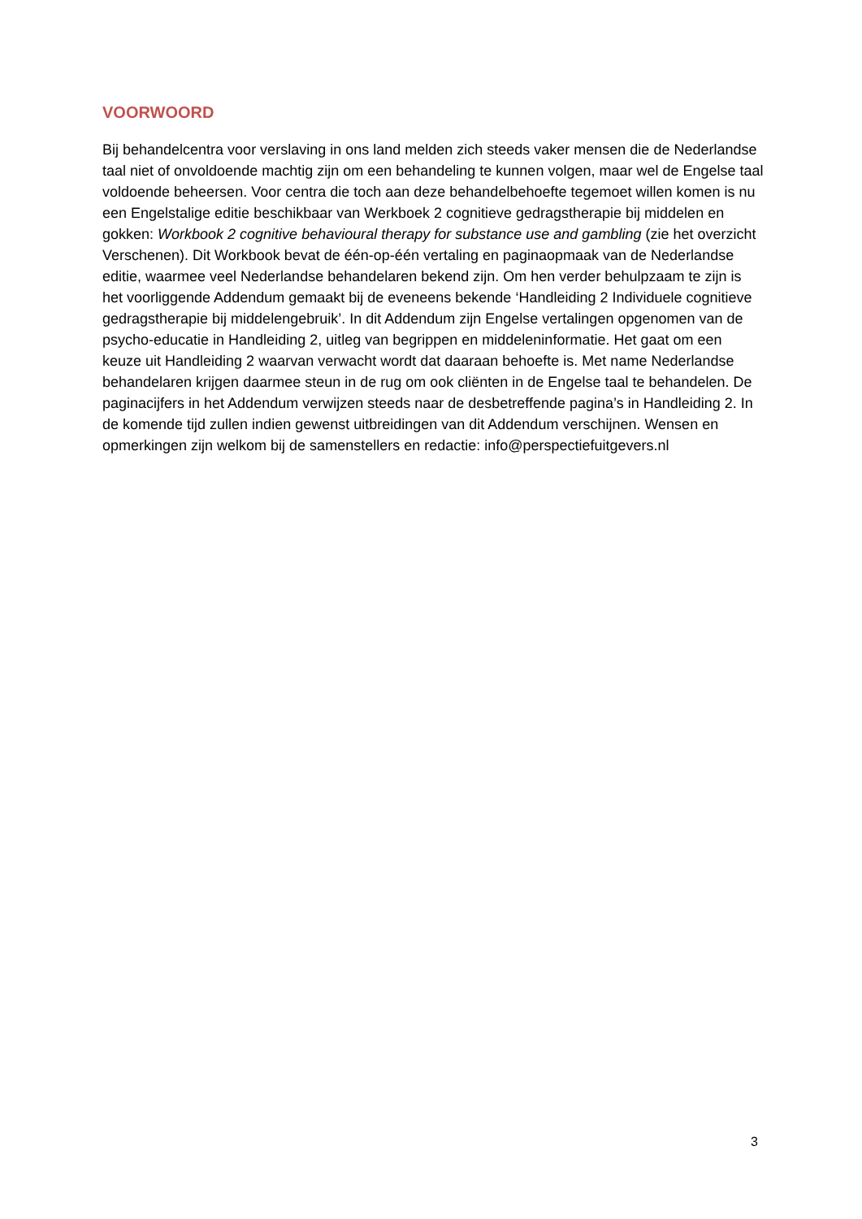VOORWOORD
Bij behandelcentra voor verslaving in ons land melden zich steeds vaker mensen die de Nederlandse taal niet of onvoldoende machtig zijn om een behandeling te kunnen volgen, maar wel de Engelse taal voldoende beheersen. Voor centra die toch aan deze behandelbehoefte tegemoet willen komen is nu een Engelstalige editie beschikbaar van Werkboek 2 cognitieve gedragstherapie bij middelen en gokken: Workbook 2 cognitive behavioural therapy for substance use and gambling (zie het overzicht Verschenen). Dit Workbook bevat de één-op-één vertaling en paginaopmaak van de Nederlandse editie, waarmee veel Nederlandse behandelaren bekend zijn. Om hen verder behulpzaam te zijn is het voorliggende Addendum gemaakt bij de eveneens bekende ‘Handleiding 2 Individuele cognitieve gedragstherapie bij middelengebruik’. In dit Addendum zijn Engelse vertalingen opgenomen van de psycho-educatie in Handleiding 2, uitleg van begrippen en middeleninformatie. Het gaat om een keuze uit Handleiding 2 waarvan verwacht wordt dat daaraan behoefte is. Met name Nederlandse behandelaren krijgen daarmee steun in de rug om ook cliënten in de Engelse taal te behandelen. De paginacijfers in het Addendum verwijzen steeds naar de desbetreffende pagina’s in Handleiding 2. In de komende tijd zullen indien gewenst uitbreidingen van dit Addendum verschijnen. Wensen en opmerkingen zijn welkom bij de samenstellers en redactie: info@perspectiefuitgevers.nl
3